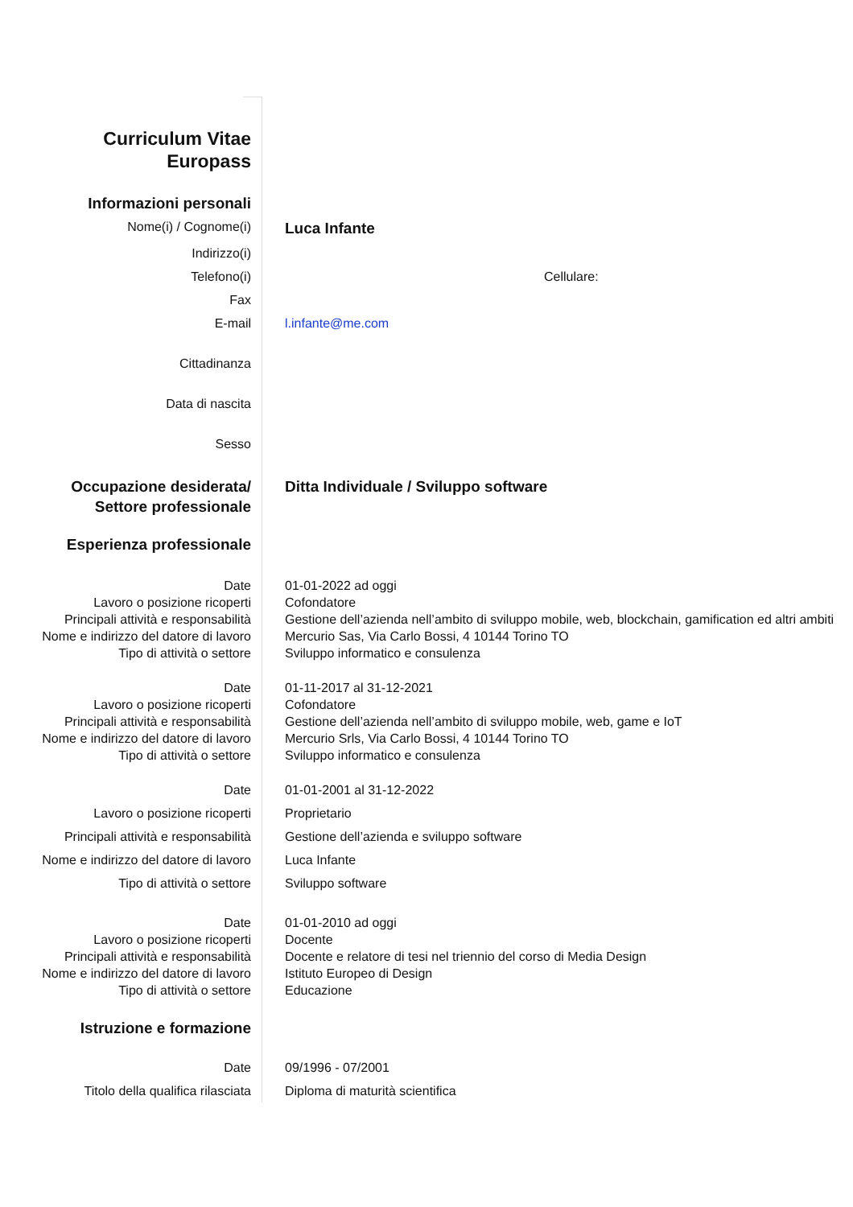| Curriculum Vitae Europass | |
| Informazioni personali | |
| Nome(i) / Cognome(i) | Luca Infante |
| Indirizzo(i) | |
| Telefono(i) | Cellulare: |
| Fax | |
| E-mail | l.infante@me.com |
| Cittadinanza | |
| Data di nascita | |
| Sesso | |
| Occupazione desiderata/ Settore professionale | Ditta Individuale / Sviluppo software |
| Esperienza professionale | |
| Date | 01-01-2022 ad oggi |
| Lavoro o posizione ricoperti | Cofondatore |
| Principali attività e responsabilità | Gestione dell’azienda nell’ambito di sviluppo mobile, web, blockchain, gamification ed altri ambiti |
| Nome e indirizzo del datore di lavoro | Mercurio Sas, Via Carlo Bossi, 4 10144 Torino TO |
| Tipo di attività o settore | Sviluppo informatico e consulenza |
| Date | 01-11-2017 al 31-12-2021 |
| Lavoro o posizione ricoperti | Cofondatore |
| Principali attività e responsabilità | Gestione dell’azienda nell’ambito di sviluppo mobile, web, game e IoT |
| Nome e indirizzo del datore di lavoro | Mercurio Srls, Via Carlo Bossi, 4 10144 Torino TO |
| Tipo di attività o settore | Sviluppo informatico e consulenza |
| Date | 01-01-2001 al 31-12-2022 |
| Lavoro o posizione ricoperti | Proprietario |
| Principali attività e responsabilità | Gestione dell’azienda e sviluppo software |
| Nome e indirizzo del datore di lavoro | Luca Infante |
| Tipo di attività o settore | Sviluppo software |
| Date | 01-01-2010 ad oggi |
| Lavoro o posizione ricoperti | Docente |
| Principali attività e responsabilità | Docente e relatore di tesi nel triennio del corso di Media Design |
| Nome e indirizzo del datore di lavoro | Istituto Europeo di Design |
| Tipo di attività o settore | Educazione |
| Istruzione e formazione | |
| Date | 09/1996 - 07/2001 |
| Titolo della qualifica rilasciata | Diploma di maturità scientifica |